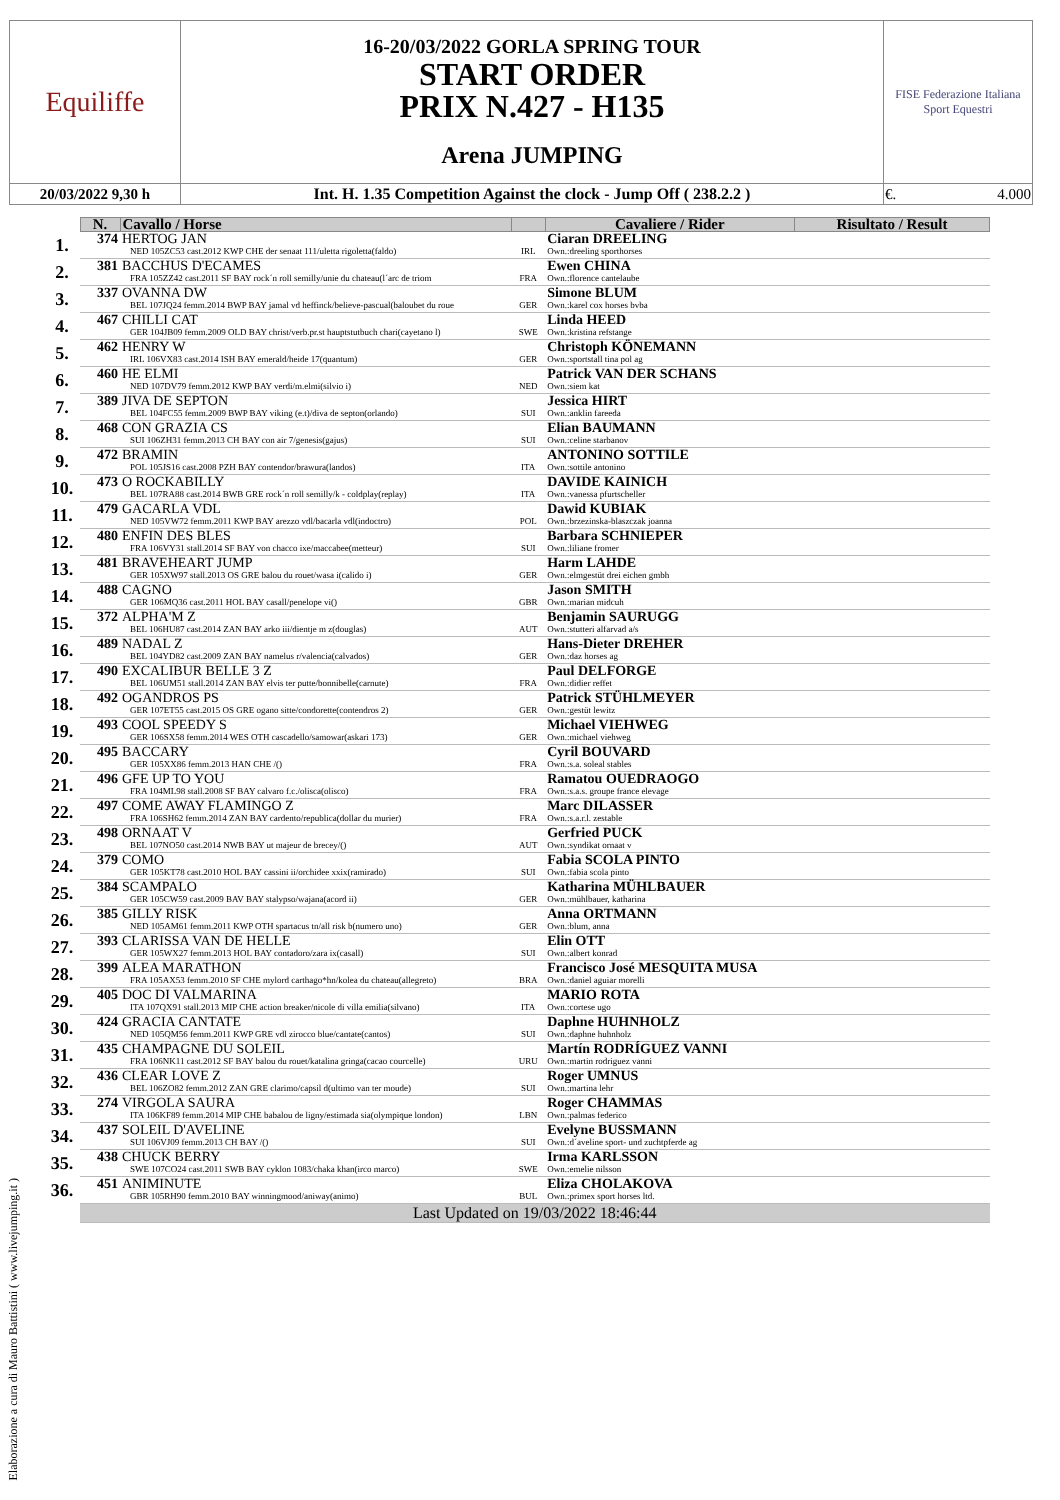| Equiliffe | 16-20/03/2022 GORLA SPRING TOUR START ORDER PRIX N.427 - H135 Arena JUMPING | FISE Federazione Italiana Sport Equestri |
| 20/03/2022 9,30 h | Int. H. 1.35 Competition Against the clock - Jump Off ( 238.2.2 ) | €. 4.000 |
| | N. | Cavallo / Horse | | Cavaliere / Rider | Risultato / Result |
| --- | --- | --- | --- | --- | --- |
| 1. | 374 | HERTOG JAN NED 105ZC53 cast.2012 KWP CHE der senaat 111/uletta rigoletta(faldo) | IRL | Ciaran DREELING Own.:dreeling sporthorses | |
| 2. | 381 | BACCHUS D'ECAMES FRA 105ZZ42 cast.2011 SF BAY rock´n roll semilly/unie du chateau(l´arc de triom | FRA | Ewen CHINA Own.:florence cantelaube | |
| 3. | 337 | OVANNA DW BEL 107JQ24 femm.2014 BWP BAY jamal vd heffinck/believe-pascual(baloubet du roue | GER | Simone BLUM Own.:karel cox horses bvba | |
| 4. | 467 | CHILLI CAT GER 104JB09 femm.2009 OLD BAY christ/verb.pr.st hauptstutbuch chari(cayetano l) | SWE | Linda HEED Own.:kristina refstange | |
| 5. | 462 | HENRY W IRL 106VX83 cast.2014 ISH BAY emerald/heide 17(quantum) | GER | Christoph KÖNEMANN Own.:sportstall tina pol ag | |
| 6. | 460 | HE ELMI NED 107DV79 femm.2012 KWP BAY verdi/m.elmi(silvio i) | NED | Patrick VAN DER SCHANS Own.:siem kat | |
| 7. | 389 | JIVA DE SEPTON BEL 104FC55 femm.2009 BWP BAY viking (e.t)/diva de septon(orlando) | SUI | Jessica HIRT Own.:anklin fareeda | |
| 8. | 468 | CON GRAZIA CS SUI 106ZH31 femm.2013 CH BAY con air 7/genesis(gajus) | SUI | Elian BAUMANN Own.:celine starbanov | |
| 9. | 472 | BRAMIN POL 105JS16 cast.2008 PZH BAY contendor/brawura(landos) | ITA | ANTONINO SOTTILE Own.:sottile antonino | |
| 10. | 473 | O ROCKABILLY BEL 107RA88 cast.2014 BWB GRE rock´n roll semilly/k - coldplay(replay) | ITA | DAVIDE KAINICH Own.:vanessa pfurtscheller | |
| 11. | 479 | GACARLA VDL NED 105VW72 femm.2011 KWP BAY arezzo vdl/bacarla vdl(indoctro) | POL | Dawid KUBIAK Own.:brzezinska-blaszczak joanna | |
| 12. | 480 | ENFIN DES BLES FRA 106VY31 stall.2014 SF BAY von chacco ixe/maccabee(metteur) | SUI | Barbara SCHNIEPER Own.:liliane fromer | |
| 13. | 481 | BRAVEHEART JUMP GER 105XW97 stall.2013 OS GRE balou du rouet/wasa i(calido i) | GER | Harm LAHDE Own.:elmgestüt drei eichen gmbh | |
| 14. | 488 | CAGNO GER 106MQ36 cast.2011 HOL BAY casall/penelope vi() | GBR | Jason SMITH Own.:marian midcuh | |
| 15. | 372 | ALPHA'M Z BEL 106HU87 cast.2014 ZAN BAY arko iii/dientje m z(douglas) | AUT | Benjamin SAURUGG Own.:stutteri alfarvad a/s | |
| 16. | 489 | NADAL Z BEL 104YD82 cast.2009 ZAN BAY namelus r/valencia(calvados) | GER | Hans-Dieter DREHER Own.:daz horses ag | |
| 17. | 490 | EXCALIBUR BELLE 3 Z BEL 106UM51 stall.2014 ZAN BAY elvis ter putte/bonnibelle(carnute) | FRA | Paul DELFORGE Own.:didier reffet | |
| 18. | 492 | OGANDROS PS GER 107ET55 cast.2015 OS GRE ogano sitte/condorette(contendros 2) | GER | Patrick STÜHLMEYER Own.:gestüt lewitz | |
| 19. | 493 | COOL SPEEDY S GER 106SX58 femm.2014 WES OTH cascadello/samowar(askari 173) | GER | Michael VIEHWEG Own.:michael viehweg | |
| 20. | 495 | BACCARY GER 105XX86 femm.2013 HAN CHE /() | FRA | Cyril BOUVARD Own.:s.a. soleal stables | |
| 21. | 496 | GFE UP TO YOU FRA 104ML98 stall.2008 SF BAY calvaro f.c./olisca(olisco) | FRA | Ramatou OUEDRAOGO Own.:s.a.s. groupe france elevage | |
| 22. | 497 | COME AWAY FLAMINGO Z FRA 106SH62 femm.2014 ZAN BAY cardento/republica(dollar du murier) | FRA | Marc DILASSER Own.:s.a.r.l. zestable | |
| 23. | 498 | ORNAAT V BEL 107NO50 cast.2014 NWB BAY ut majeur de brecey/() | AUT | Gerfried PUCK Own.:syndikat ornaat v | |
| 24. | 379 | COMO GER 105KT78 cast.2010 HOL BAY cassini ii/orchidee xxix(ramirado) | SUI | Fabia SCOLA PINTO Own.:fabia scola pinto | |
| 25. | 384 | SCAMPALO GER 105CW59 cast.2009 BAV BAY stalypso/wajana(acord ii) | GER | Katharina MÜHLBAUER Own.:mühlbauer, katharina | |
| 26. | 385 | GILLY RISK NED 105AM61 femm.2011 KWP OTH spartacus tn/all risk b(numero uno) | GER | Anna ORTMANN Own.:blum, anna | |
| 27. | 393 | CLARISSA VAN DE HELLE GER 105WX27 femm.2013 HOL BAY contadoro/zara ix(casall) | SUI | Elin OTT Own.:albert konrad | |
| 28. | 399 | ALEA MARATHON FRA 105AX53 femm.2010 SF CHE mylord carthago*hn/kolea du chateau(allegreto) | BRA | Francisco José MESQUITA MUSA Own.:daniel aguiar morelli | |
| 29. | 405 | DOC DI VALMARINA ITA 107QX91 stall.2013 MIP CHE action breaker/nicole di villa emilia(silvano) | ITA | MARIO ROTA Own.:cortese ugo | |
| 30. | 424 | GRACIA CANTATE NED 105QM56 femm.2011 KWP GRE vdl zirocco blue/cantate(cantos) | SUI | Daphne HUHNHOLZ Own.:daphne huhnholz | |
| 31. | 435 | CHAMPAGNE DU SOLEIL FRA 106NK11 cast.2012 SF BAY balou du rouet/katalina gringa(cacao courcelle) | URU | Martín RODRÍGUEZ VANNI Own.:martin rodriguez vanni | |
| 32. | 436 | CLEAR LOVE Z BEL 106ZO82 femm.2012 ZAN GRE clarimo/capsil d(ultimo van ter moude) | SUI | Roger UMNUS Own.:martina lehr | |
| 33. | 274 | VIRGOLA SAURA ITA 106KF89 femm.2014 MIP CHE babalou de ligny/estimada sia(olympique london) | LBN | Roger CHAMMAS Own.:palmas federico | |
| 34. | 437 | SOLEIL D'AVELINE SUI 106VJ09 femm.2013 CH BAY /() | SUI | Evelyne BUSSMANN Own.:d´aveline sport- und zuchtpferde ag | |
| 35. | 438 | CHUCK BERRY SWE 107CO24 cast.2011 SWB BAY cyklon 1083/chaka khan(irco marco) | SWE | Irma KARLSSON Own.:emelie nilsson | |
| 36. | 451 | ANIMINUTE GBR 105RH90 femm.2010 BAY winningmood/aniway(animo) | BUL | Eliza CHOLAKOVA Own.:primex sport horses ltd. | |
| | Last Updated on 19/03/2022 18:46:44 | | | | |
Elaborazione a cura di Mauro Battistini ( www.livejumping.it )